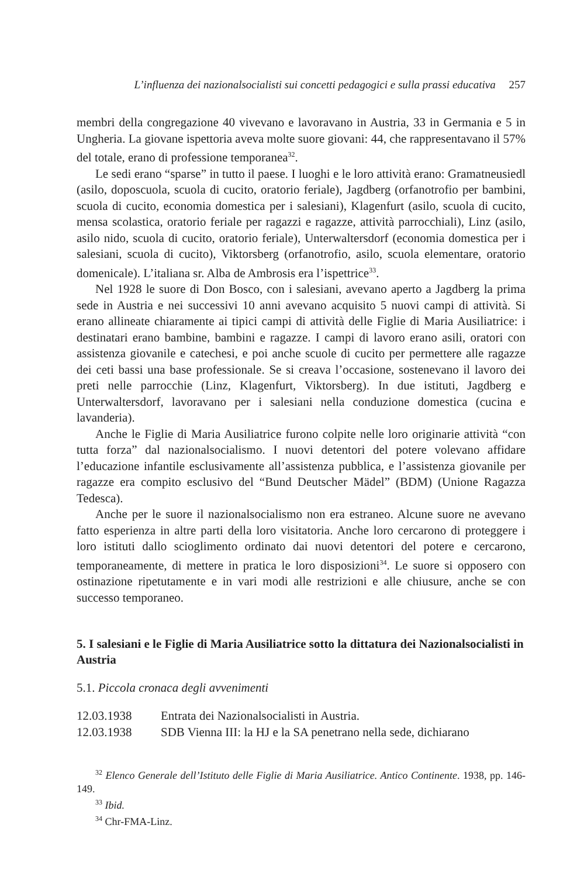L’influenza dei nazionalsocialisti sui concetti pedagogici e sulla prassi educativa 257
membri della congregazione 40 vivevano e lavoravano in Austria, 33 in Germania e 5 in Ungheria. La giovane ispettoria aveva molte suore giovani: 44, che rappresentavano il 57% del totale, erano di professione temporanea<sup>32</sup>.
Le sedi erano “sparse” in tutto il paese. I luoghi e le loro attività erano: Gramatneusiedl (asilo, doposcuola, scuola di cucito, oratorio feriale), Jagdberg (orfanotrofio per bambini, scuola di cucito, economia domestica per i salesiani), Klagenfurt (asilo, scuola di cucito, mensa scolastica, oratorio feriale per ragazzi e ragazze, attività parrocchiali), Linz (asilo, asilo nido, scuola di cucito, oratorio feriale), Unterwaltersdorf (economia domestica per i salesiani, scuola di cucito), Viktorsberg (orfanotrofio, asilo, scuola elementare, oratorio domenicale). L’italiana sr. Alba de Ambrosis era l’ispettrice<sup>33</sup>.
Nel 1928 le suore di Don Bosco, con i salesiani, avevano aperto a Jagdberg la prima sede in Austria e nei successivi 10 anni avevano acquisito 5 nuovi campi di attività. Si erano allineate chiaramente ai tipici campi di attività delle Figlie di Maria Ausiliatrice: i destinatari erano bambine, bambini e ragazze. I campi di lavoro erano asili, oratori con assistenza giovanile e catechesi, e poi anche scuole di cucito per permettere alle ragazze dei ceti bassi una base professionale. Se si creava l’occasione, sostenevano il lavoro dei preti nelle parrocchie (Linz, Klagenfurt, Viktorsberg). In due istituti, Jagdberg e Unterwaltersdorf, lavoravano per i salesiani nella conduzione domestica (cucina e lavanderia).
Anche le Figlie di Maria Ausiliatrice furono colpite nelle loro originarie attività “con tutta forza” dal nazionalsocialismo. I nuovi detentori del potere volevano affidare l’educazione infantile esclusivamente all’assistenza pubblica, e l’assistenza giovanile per ragazze era compito esclusivo del “Bund Deutscher Mädel” (BDM) (Unione Ragazza Tedesca).
Anche per le suore il nazionalsocialismo non era estraneo. Alcune suore ne avevano fatto esperienza in altre parti della loro visitatoria. Anche loro cercarono di proteggere i loro istituti dallo scioglimento ordinato dai nuovi detentori del potere e cercarono, temporaneamente, di mettere in pratica le loro disposizioni<sup>34</sup>. Le suore si opposero con ostinazione ripetutamente e in vari modi alle restrizioni e alle chiusure, anche se con successo temporaneo.
5. I salesiani e le Figlie di Maria Ausiliatrice sotto la dittatura dei Nazionalsocialisti in Austria
5.1. Piccola cronaca degli avvenimenti
12.03.1938 Entrata dei Nazionalsocialisti in Austria.
12.03.1938 SDB Vienna III: la HJ e la SA penetrano nella sede, dichiarano
<sup>32</sup> Elenco Generale dell’Istituto delle Figlie di Maria Ausiliatrice. Antico Continente. 1938, pp. 146-149.
<sup>33</sup> Ibid.
<sup>34</sup> Chr-FMA-Linz.